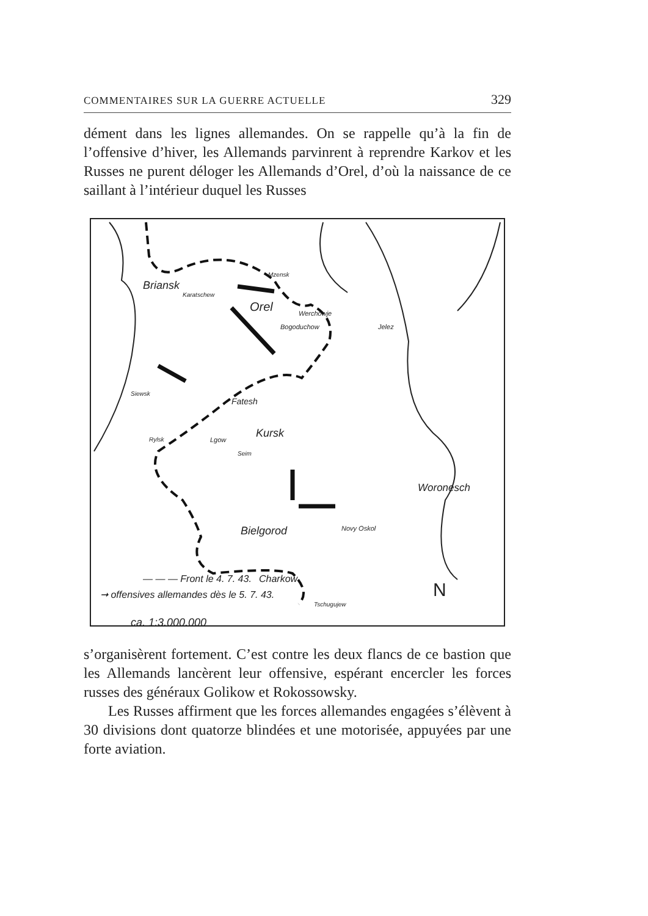COMMENTAIRES SUR LA GUERRE ACTUELLE 329
dément dans les lignes allemandes. On se rappelle qu’à la fin de l’offensive d’hiver, les Allemands parvinrent à reprendre Karkov et les Russes ne purent déloger les Allemands d’Orel, d’où la naissance de ce saillant à l’intérieur duquel les Russes
Briansk
Karatschew
Mzensk
Orel Werchowje
Bogoduchow Jelez
Siewsk
Fatesh
Kursk Rylsk Lgow
Seim
Woronesch
Novy Oskol Bielgorod
Charkow
Tschugujew
— — — Front le 4. 7. 43.
➞ offensives allemandes dès le 5. 7. 43.
ca. 1:3.000.000
N
s’organisèrent fortement. C’est contre les deux flancs de ce bastion que les Allemands lancèrent leur offensive, espérant encercler les forces russes des généraux Golikow et Rokossowsky.
Les Russes affirment que les forces allemandes engagées s’élèvent à 30 divisions dont quatorze blindées et une motorisée, appuyées par une forte aviation.